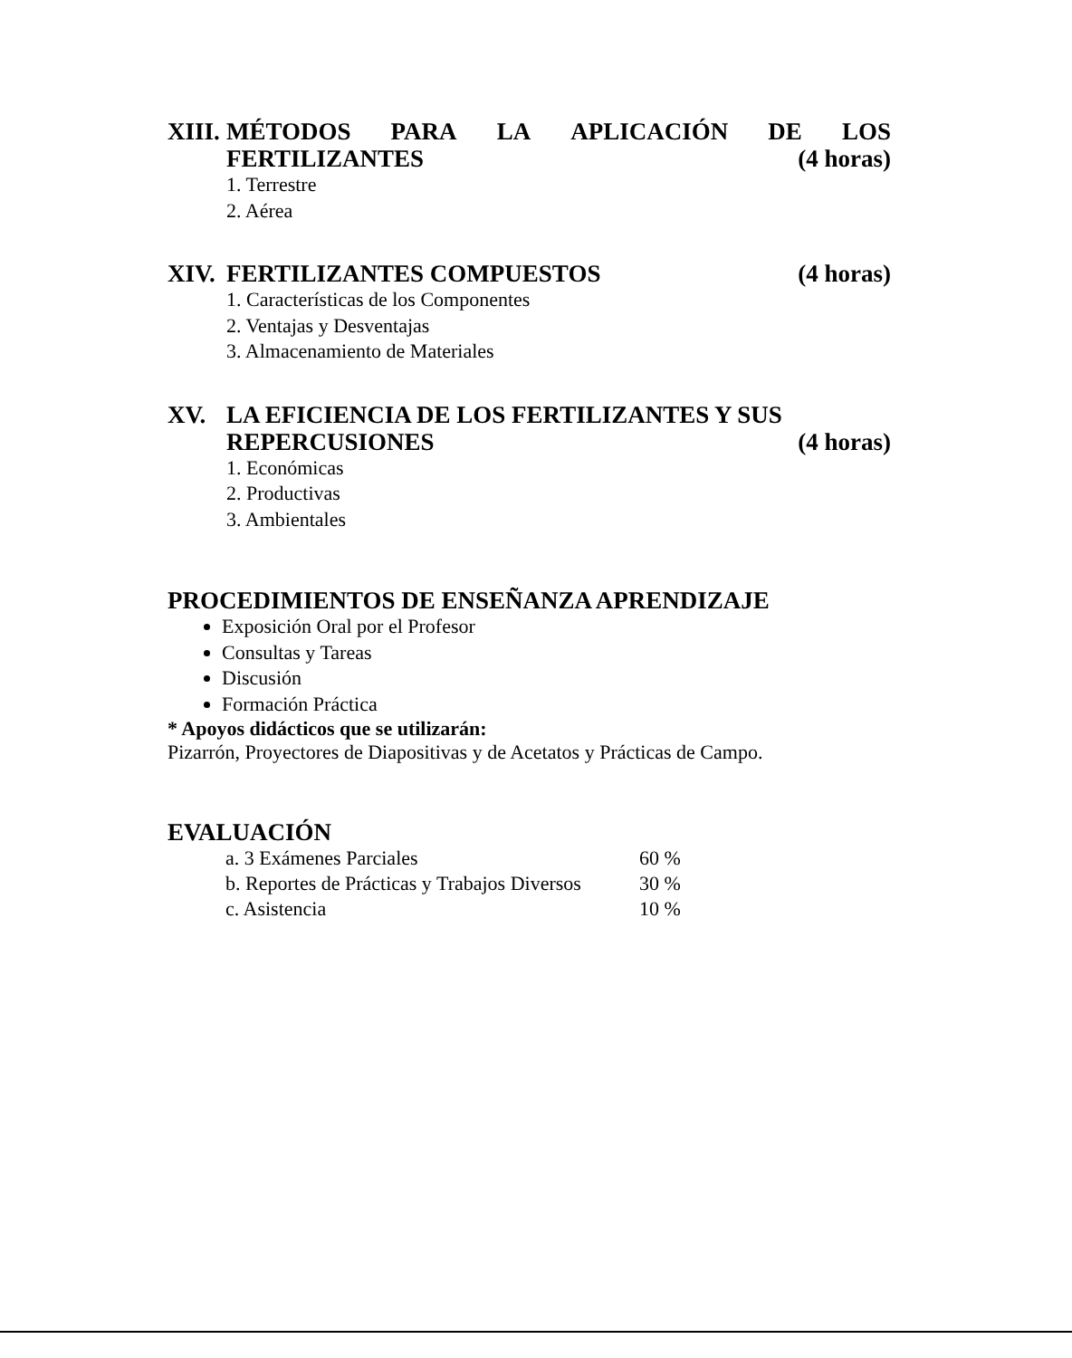XIII.
MÉTODOS PARA LA APLICACIÓN DE LOS
FERTILIZANTES (4 horas)
1. Terrestre
2. Aérea
XIV. FERTILIZANTES COMPUESTOS (4 horas)
1. Características de los Componentes
2. Ventajas y Desventajas
3. Almacenamiento de Materiales
XV. LA EFICIENCIA DE LOS FERTILIZANTES Y SUS
REPERCUSIONES (4 horas)
1. Económicas
2. Productivas
3. Ambientales
PROCEDIMIENTOS DE ENSEÑANZA APRENDIZAJE
Exposición Oral por el Profesor
Consultas y Tareas
Discusión
Formación Práctica
* Apoyos didácticos que se utilizarán:
Pizarrón, Proyectores de Diapositivas y de Acetatos y Prácticas de Campo.
EVALUACIÓN
| a. 3 Exámenes Parciales | 60 % |
| b. Reportes de Prácticas y Trabajos Diversos | 30 % |
| c. Asistencia | 10 % |